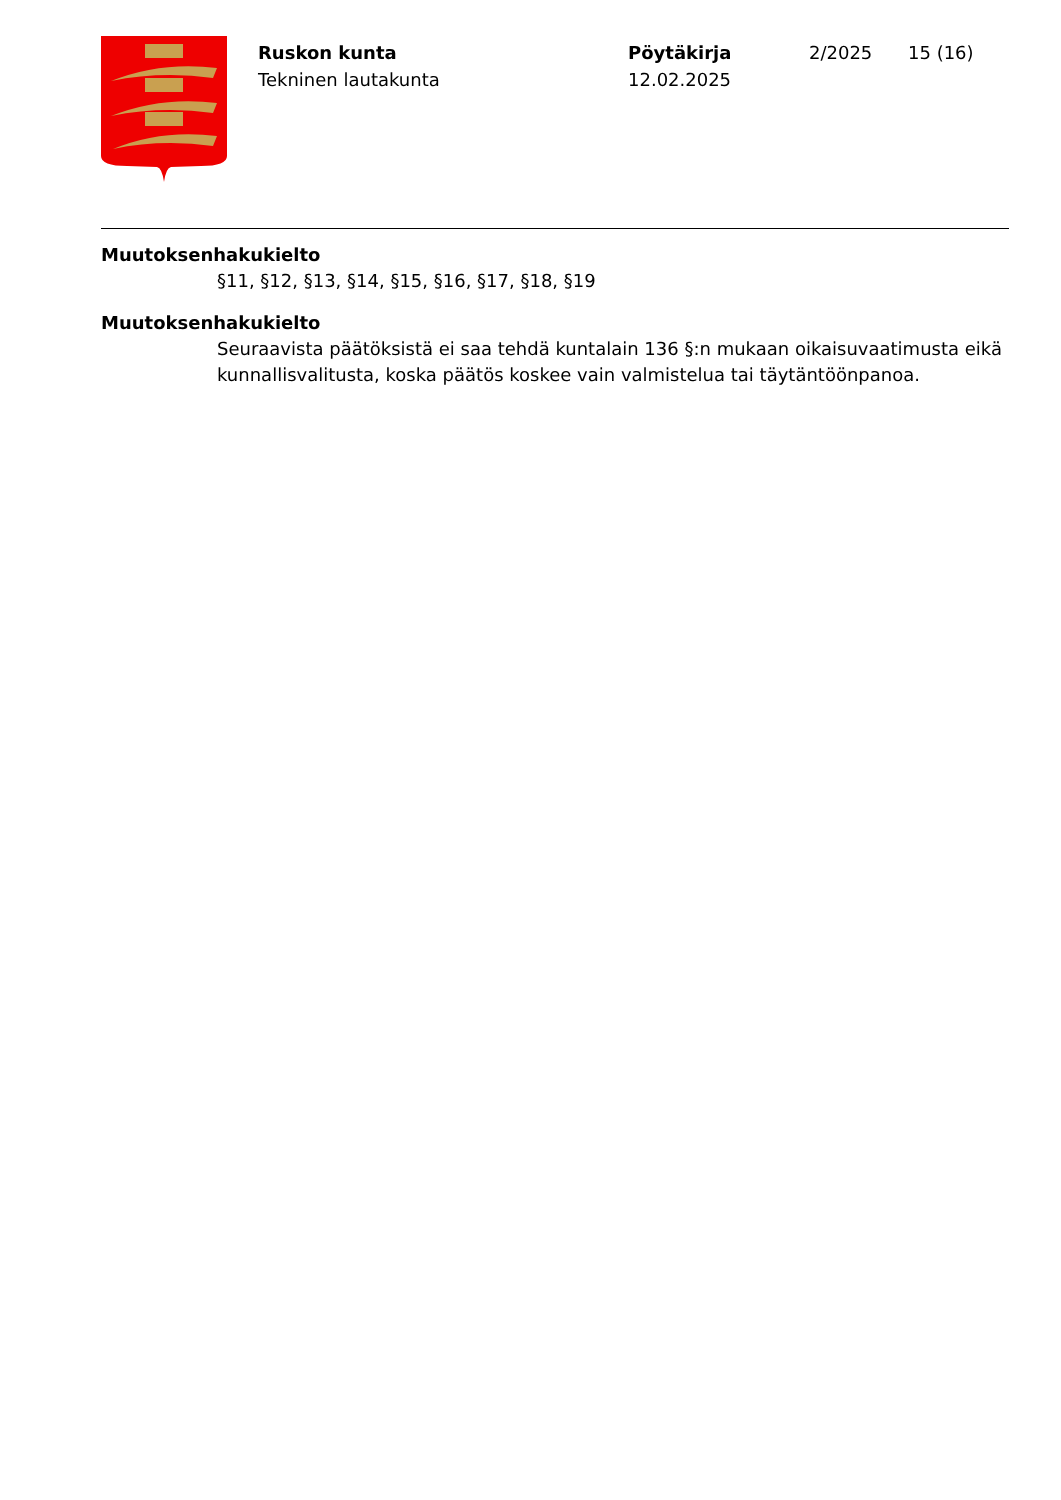Ruskon kunta
Tekninen lautakunta
Pöytäkirja
12.02.2025
2/2025 15 (16)
Muutoksenhakukielto
§11, §12, §13, §14, §15, §16, §17, §18, §19
Muutoksenhakukielto
Seuraavista päätöksistä ei saa tehdä kuntalain 136 §:n mukaan oikaisuvaatimusta eikä kunnallisvalitusta, koska päätös koskee vain valmistelua tai täytäntöönpanoa.